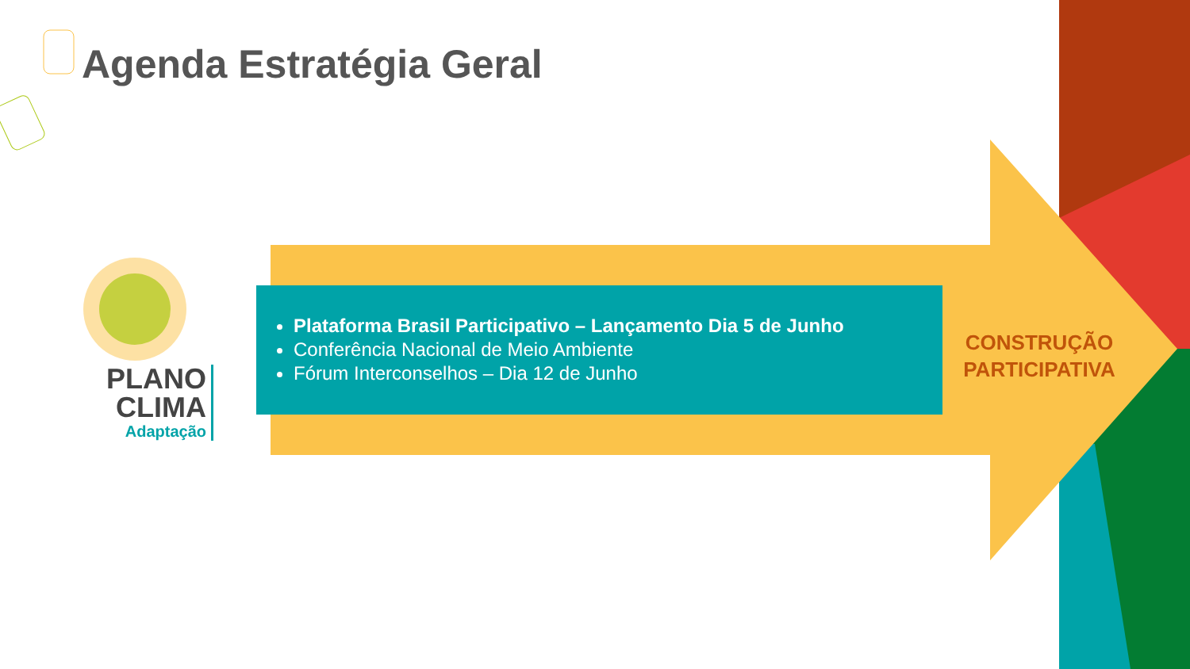Agenda Estratégia Geral
PLANO
CLIMA
Adaptação
Plataforma Brasil Participativo – Lançamento Dia 5 de Junho
Conferência Nacional de Meio Ambiente
Fórum Interconselhos – Dia 12 de Junho
CONSTRUÇÃO PARTICIPATIVA